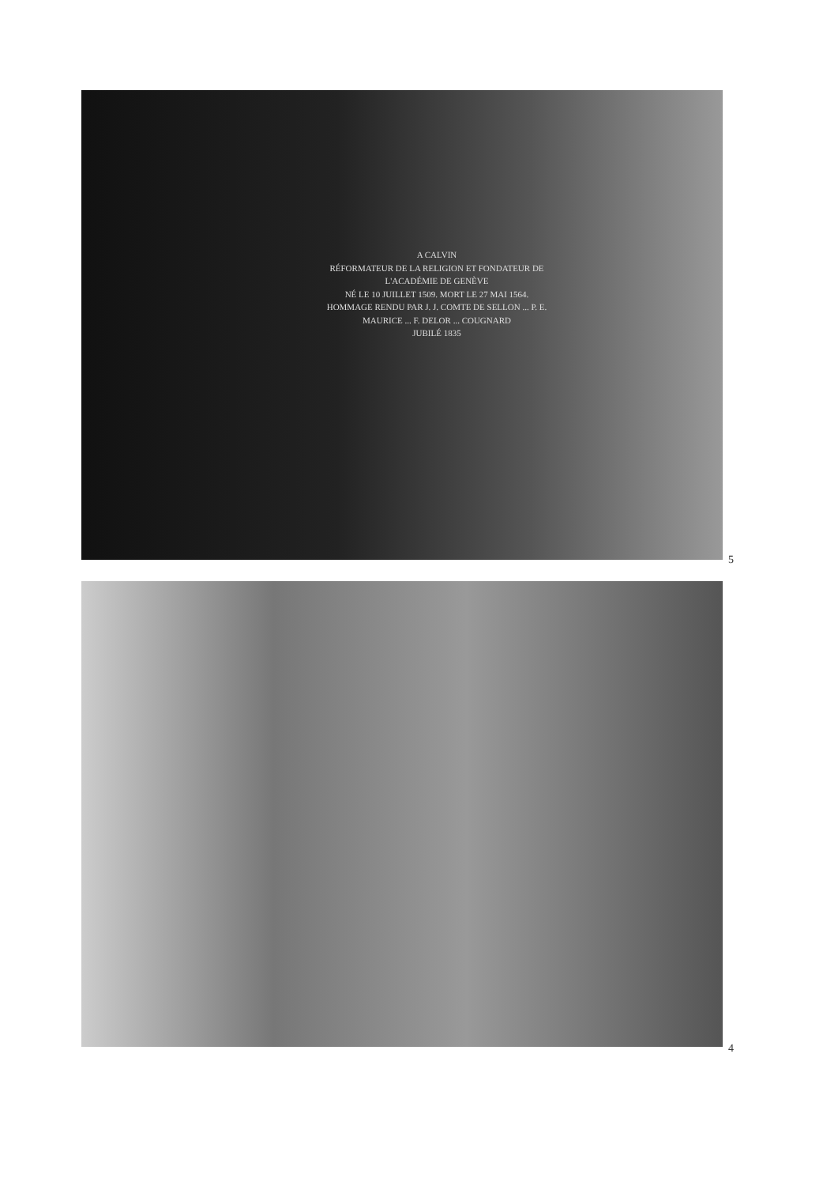A CALVIN
RÉFORMATEUR DE LA RELIGION ET FONDATEUR DE L'ACADÉMIE DE GENÈVE
NÉ LE 10 JUILLET 1509. MORT LE 27 MAI 1564.
HOMMAGE RENDU PAR J. J. COMTE DE SELLON ... P. E. MAURICE ... F. DELOR ... COUGNARD
JUBILÉ 1835
5
4